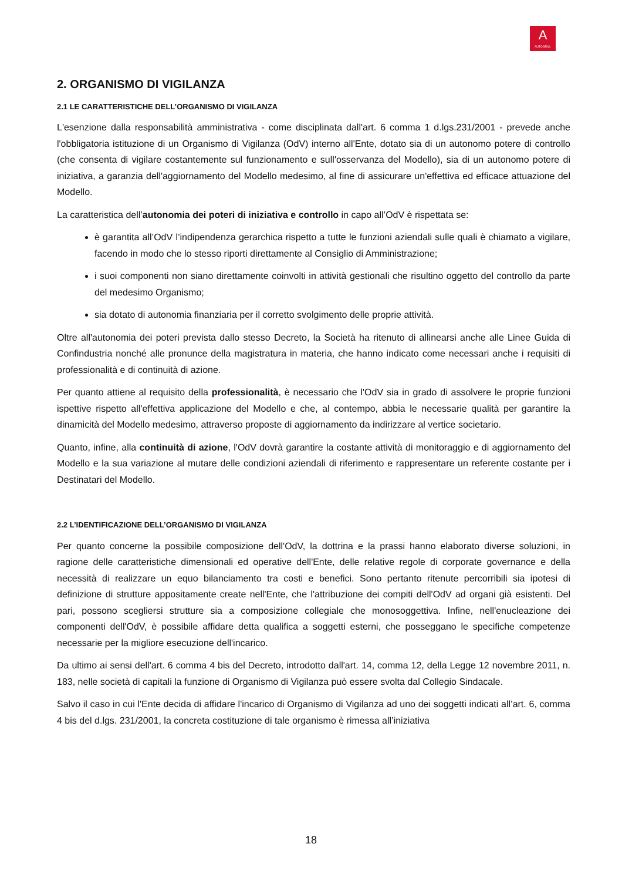A
AUTOGRILL
2. ORGANISMO DI VIGILANZA
2.1 LE CARATTERISTICHE DELL’ORGANISMO DI VIGILANZA
L'esenzione dalla responsabilità amministrativa - come disciplinata dall'art. 6 comma 1 d.lgs.231/2001 - prevede anche l'obbligatoria istituzione di un Organismo di Vigilanza (OdV) interno all'Ente, dotato sia di un autonomo potere di controllo (che consenta di vigilare costantemente sul funzionamento e sull'osservanza del Modello), sia di un autonomo potere di iniziativa, a garanzia dell'aggiornamento del Modello medesimo, al fine di assicurare un'effettiva ed efficace attuazione del Modello.
La caratteristica dell’autonomia dei poteri di iniziativa e controllo in capo all’OdV è rispettata se:
è garantita all’OdV l’indipendenza gerarchica rispetto a tutte le funzioni aziendali sulle quali è chiamato a vigilare, facendo in modo che lo stesso riporti direttamente al Consiglio di Amministrazione;
i suoi componenti non siano direttamente coinvolti in attività gestionali che risultino oggetto del controllo da parte del medesimo Organismo;
sia dotato di autonomia finanziaria per il corretto svolgimento delle proprie attività.
Oltre all'autonomia dei poteri prevista dallo stesso Decreto, la Società ha ritenuto di allinearsi anche alle Linee Guida di Confindustria nonché alle pronunce della magistratura in materia, che hanno indicato come necessari anche i requisiti di professionalità e di continuità di azione.
Per quanto attiene al requisito della professionalità, è necessario che l'OdV sia in grado di assolvere le proprie funzioni ispettive rispetto all'effettiva applicazione del Modello e che, al contempo, abbia le necessarie qualità per garantire la dinamicità del Modello medesimo, attraverso proposte di aggiornamento da indirizzare al vertice societario.
Quanto, infine, alla continuità di azione, l'OdV dovrà garantire la costante attività di monitoraggio e di aggiornamento del Modello e la sua variazione al mutare delle condizioni aziendali di riferimento e rappresentare un referente costante per i Destinatari del Modello.
2.2 L’IDENTIFICAZIONE DELL’ORGANISMO DI VIGILANZA
Per quanto concerne la possibile composizione dell'OdV, la dottrina e la prassi hanno elaborato diverse soluzioni, in ragione delle caratteristiche dimensionali ed operative dell'Ente, delle relative regole di corporate governance e della necessità di realizzare un equo bilanciamento tra costi e benefici. Sono pertanto ritenute percorribili sia ipotesi di definizione di strutture appositamente create nell'Ente, che l'attribuzione dei compiti dell'OdV ad organi già esistenti. Del pari, possono scegliersi strutture sia a composizione collegiale che monosoggettiva. Infine, nell'enucleazione dei componenti dell'OdV, è possibile affidare detta qualifica a soggetti esterni, che posseggano le specifiche competenze necessarie per la migliore esecuzione dell'incarico.
Da ultimo ai sensi dell'art. 6 comma 4 bis del Decreto, introdotto dall'art. 14, comma 12, della Legge 12 novembre 2011, n. 183, nelle società di capitali la funzione di Organismo di Vigilanza può essere svolta dal Collegio Sindacale.
Salvo il caso in cui l'Ente decida di affidare l'incarico di Organismo di Vigilanza ad uno dei soggetti indicati all’art. 6, comma 4 bis del d.lgs. 231/2001, la concreta costituzione di tale organismo è rimessa all’iniziativa
18